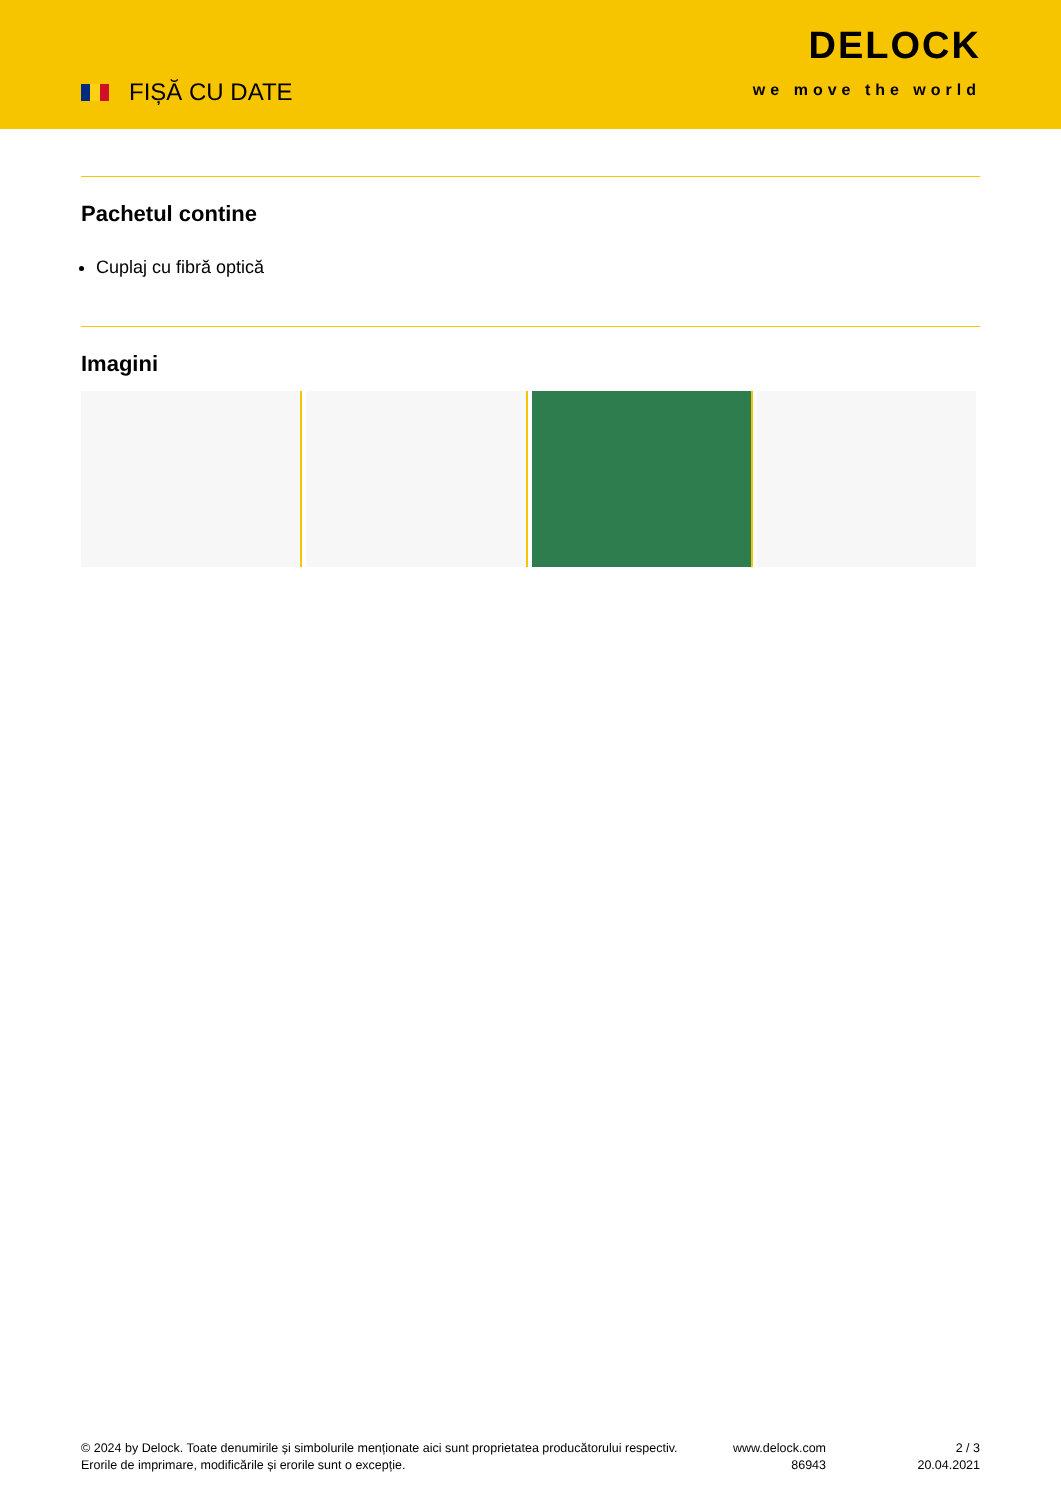FIȘĂ CU DATE
DELOCK
we move the world
Pachetul contine
Cuplaj cu fibră optică
Imagini
© 2024 by Delock. Toate denumirile și simbolurile menționate aici sunt proprietatea producătorului respectiv. Erorile de imprimare, modificările și erorile sunt o excepție.
www.delock.com
86943
2 / 3
20.04.2021